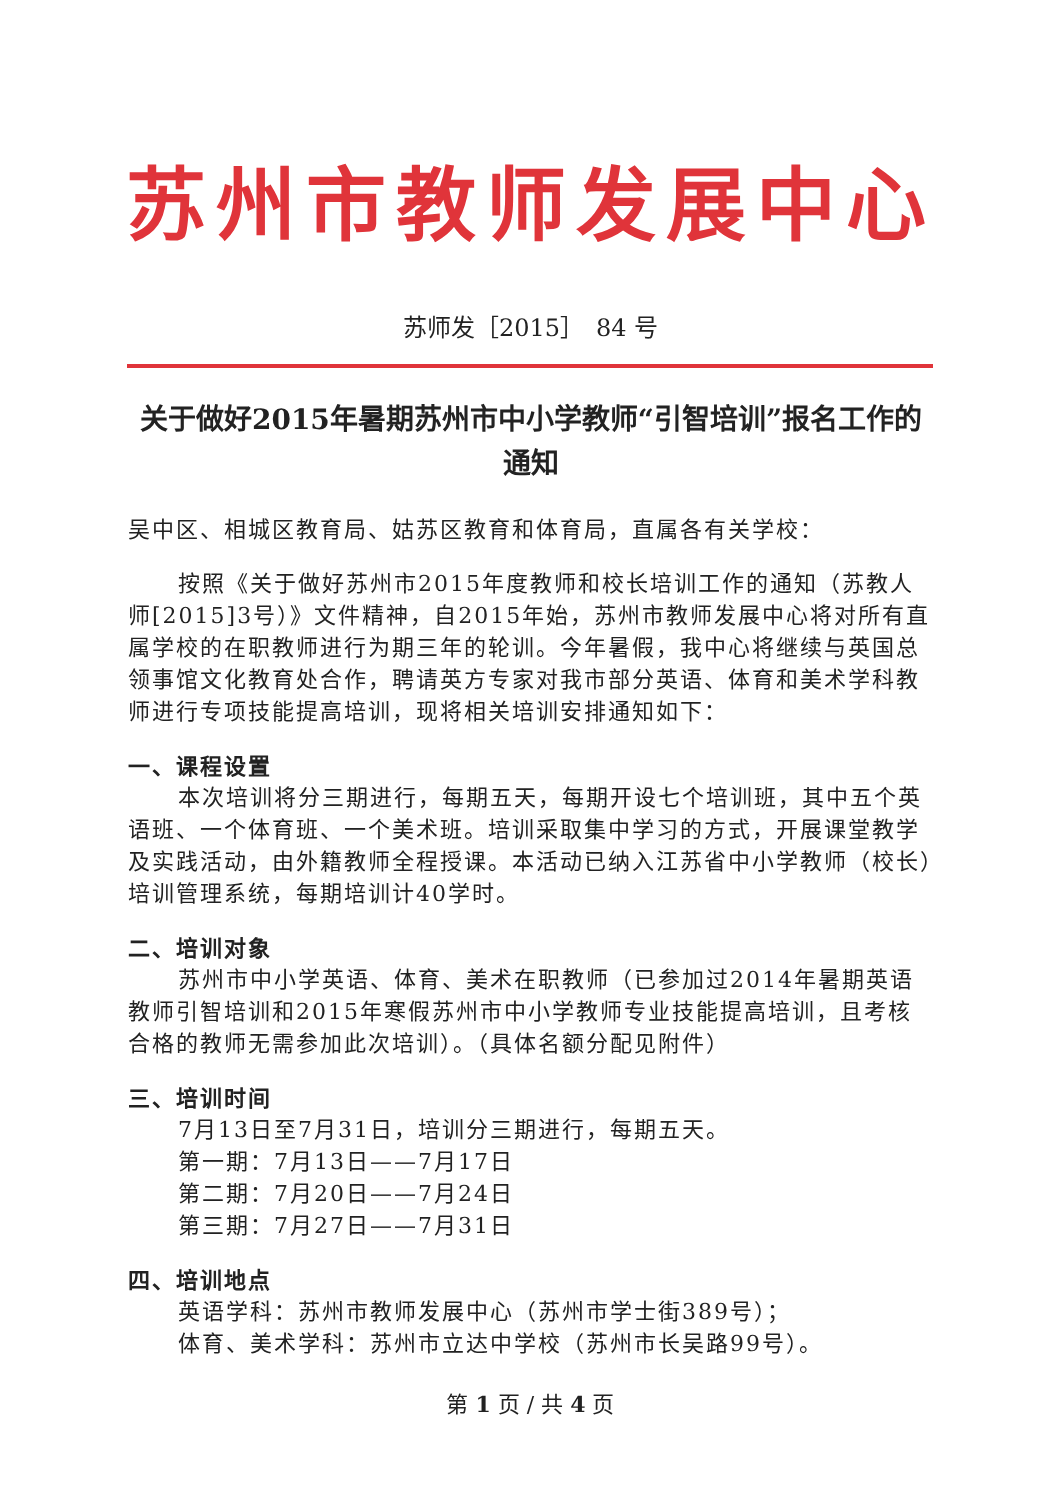苏州市教师发展中心
苏师发［2015］　84 号
关于做好2015年暑期苏州市中小学教师“引智培训”报名工作的通知
吴中区、相城区教育局、姑苏区教育和体育局，直属各有关学校：
按照《关于做好苏州市2015年度教师和校长培训工作的通知（苏教人师[2015]3号）》文件精神，自2015年始，苏州市教师发展中心将对所有直属学校的在职教师进行为期三年的轮训。今年暑假，我中心将继续与英国总领事馆文化教育处合作，聘请英方专家对我市部分英语、体育和美术学科教师进行专项技能提高培训，现将相关培训安排通知如下：
一、课程设置
本次培训将分三期进行，每期五天，每期开设七个培训班，其中五个英语班、一个体育班、一个美术班。培训采取集中学习的方式，开展课堂教学及实践活动，由外籍教师全程授课。本活动已纳入江苏省中小学教师（校长）培训管理系统，每期培训计40学时。
二、培训对象
苏州市中小学英语、体育、美术在职教师（已参加过2014年暑期英语教师引智培训和2015年寒假苏州市中小学教师专业技能提高培训，且考核合格的教师无需参加此次培训）。（具体名额分配见附件）
三、培训时间
7月13日至7月31日，培训分三期进行，每期五天。
第一期：7月13日——7月17日
第二期：7月20日——7月24日
第三期：7月27日——7月31日
四、培训地点
英语学科：苏州市教师发展中心（苏州市学士街389号）；
体育、美术学科：苏州市立达中学校（苏州市长吴路99号）。
第 1 页 / 共 4 页